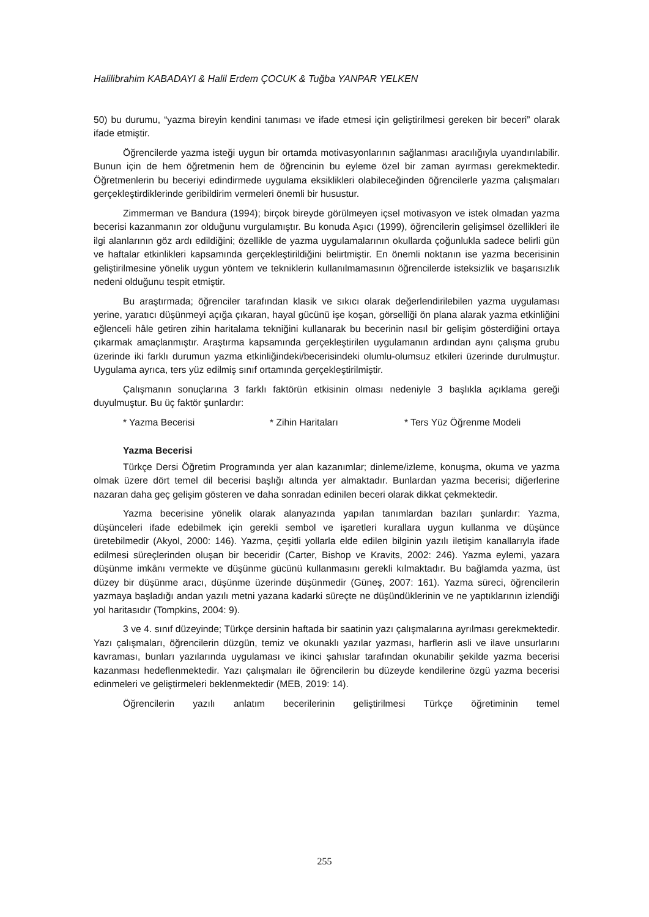Halilibrahim KABADAYI & Halil Erdem ÇOCUK & Tuğba YANPAR YELKEN
50) bu durumu, “yazma bireyin kendini tanıması ve ifade etmesi için geliştirilmesi gereken bir beceri” olarak ifade etmiştir.
Öğrencilerde yazma isteği uygun bir ortamda motivasyonlarının sağlanması aracılığıyla uyandırılabilir. Bunun için de hem öğretmenin hem de öğrencinin bu eyleme özel bir zaman ayırması gerekmektedir. Öğretmenlerin bu beceriyi edindirmede uygulama eksiklikleri olabileceğinden öğrencilerle yazma çalışmaları gerçekleştirdiklerinde geribildirim vermeleri önemli bir husustur.
Zimmerman ve Bandura (1994); birçok bireyde görülmeyen içsel motivasyon ve istek olmadan yazma becerisi kazanmanın zor olduğunu vurgulamıştır. Bu konuda Aşıcı (1999), öğrencilerin gelişimsel özellikleri ile ilgi alanlarının göz ardı edildiğini; özellikle de yazma uygulamalarının okullarda çoğunlukla sadece belirli gün ve haftalar etkinlikleri kapsamında gerçekleştirildiğini belirtmiştir. En önemli noktanın ise yazma becerisinin geliştirilmesine yönelik uygun yöntem ve tekniklerin kullanılmamasının öğrencilerde isteksizlik ve başarısızlık nedeni olduğunu tespit etmiştir.
Bu araştırmada; öğrenciler tarafından klasik ve sıkıcı olarak değerlendirilebilen yazma uygulaması yerine, yaratıcı düşünmeyi açığa çıkaran, hayal gücünü işe koşan, görselliği ön plana alarak yazma etkinliğini eğlenceli hâle getiren zihin haritalama tekniğini kullanarak bu becerinin nasıl bir gelişim gösterdiğini ortaya çıkarmak amaçlanmıştır. Araştırma kapsamında gerçekleştirilen uygulamanın ardından aynı çalışma grubu üzerinde iki farklı durumun yazma etkinliğindeki/becerisindeki olumlu-olumsuz etkileri üzerinde durulmuştur. Uygulama ayrıca, ters yüz edilmiş sınıf ortamında gerçekleştirilmiştir.
Çalışmanın sonuçlarına 3 farklı faktörün etkisinin olması nedeniyle 3 başlıkla açıklama gereği duyulmuştur. Bu üç faktör şunlardır:
* Yazma Becerisi * Zihin Haritaları * Ters Yüz Öğrenme Modeli
Yazma Becerisi
Türkçe Dersi Öğretim Programında yer alan kazanımlar; dinleme/izleme, konuşma, okuma ve yazma olmak üzere dört temel dil becerisi başlığı altında yer almaktadır. Bunlardan yazma becerisi; diğerlerine nazaran daha geç gelişim gösteren ve daha sonradan edinilen beceri olarak dikkat çekmektedir.
Yazma becerisine yönelik olarak alanyazında yapılan tanımlardan bazıları şunlardır: Yazma, düşünceleri ifade edebilmek için gerekli sembol ve işaretleri kurallara uygun kullanma ve düşünce üretebilmedir (Akyol, 2000: 146). Yazma, çeşitli yollarla elde edilen bilginin yazılı iletişim kanallarıyla ifade edilmesi süreçlerinden oluşan bir beceridir (Carter, Bishop ve Kravits, 2002: 246). Yazma eylemi, yazara düşünme imkânı vermekte ve düşünme gücünü kullanmasını gerekli kılmaktadır. Bu bağlamda yazma, üst düzey bir düşünme aracı, düşünme üzerinde düşünmedir (Güneş, 2007: 161). Yazma süreci, öğrencilerin yazmaya başladığı andan yazılı metni yazana kadarki süreçte ne düşündüklerinin ve ne yaptıklarının izlendiği yol haritasıdır (Tompkins, 2004: 9).
3 ve 4. sınıf düzeyinde; Türkçe dersinin haftada bir saatinin yazı çalışmalarına ayrılması gerekmektedir. Yazı çalışmaları, öğrencilerin düzgün, temiz ve okunaklı yazılar yazması, harflerin asli ve ilave unsurlarını kavraması, bunları yazılarında uygulaması ve ikinci şahıslar tarafından okunabilir şekilde yazma becerisi kazanması hedeflenmektedir. Yazı çalışmaları ile öğrencilerin bu düzeyde kendilerine özgü yazma becerisi edinmeleri ve geliştirmeleri beklenmektedir (MEB, 2019: 14).
Öğrencilerin yazılı anlatım becerilerinin geliştirilmesi Türkçe öğretiminin temel
255